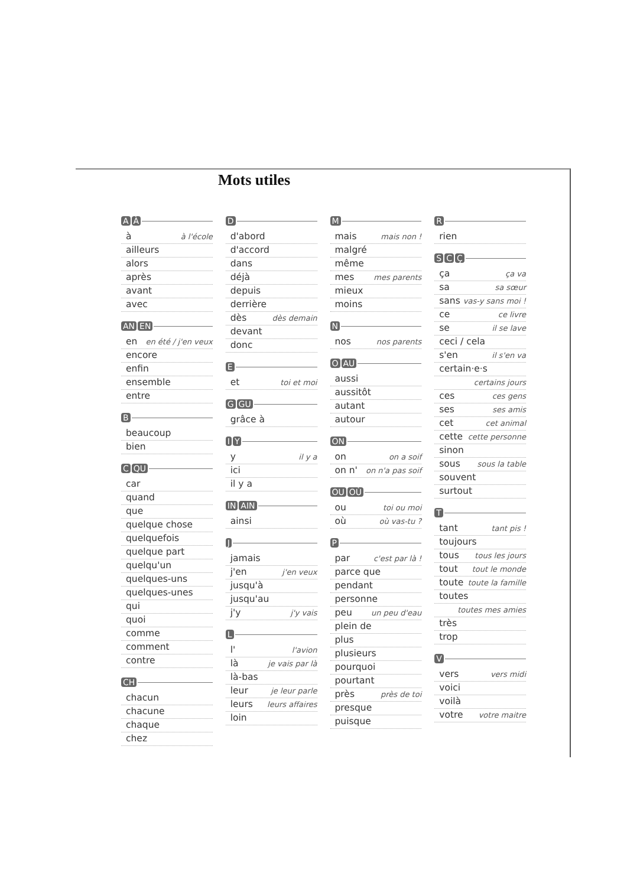Mots utiles
A À
à à l'école
ailleurs
alors
après
avant
avec
AN EN
en en été / j'en veux
encore
enfin
ensemble
entre
B
beaucoup
bien
C QU
car
quand
que
quelque chose
quelquefois
quelque part
quelqu'un
quelques-uns
quelques-unes
qui
quoi
comme
comment
contre
CH
chacun
chacune
chaque
chez
D
d'abord
d'accord
dans
déjà
depuis
derrière
dès dès demain
devant
donc
E
et toi et moi
G GU
grâce à
I Y
y il y a
ici
il y a
IN AIN
ainsi
J
jamais
j'en j'en veux
jusqu'à
jusqu'au
j'y j'y vais
L
l' l'avion
là je vais par là
là-bas
leur je leur parle
leurs leurs affaires
loin
M
mais mais non !
malgré
même
mes mes parents
mieux
moins
N
nos nos parents
O AU
aussi
aussitôt
autant
autour
ON
on on a soif
on n' on n'a pas soif
OU OÙ
ou toi ou moi
où où vas-tu ?
P
par c'est par là !
parce que
pendant
personne
peu un peu d'eau
plein de
plus
plusieurs
pourquoi
pourtant
près près de toi
presque
puisque
R
rien
S C Ç
ça ça va
sa sa sœur
sans vas-y sans moi !
ce ce livre
se il se lave
ceci / cela
s'en il s'en va
certain·e·s
certains jours
ces ces gens
ses ses amis
cet cet animal
cette cette personne
sinon
sous sous la table
souvent
surtout
T
tant tant pis !
toujours
tous tous les jours
tout tout le monde
toute toute la famille
toutes
toutes mes amies
très
trop
V
vers vers midi
voici
voilà
votre votre maitre